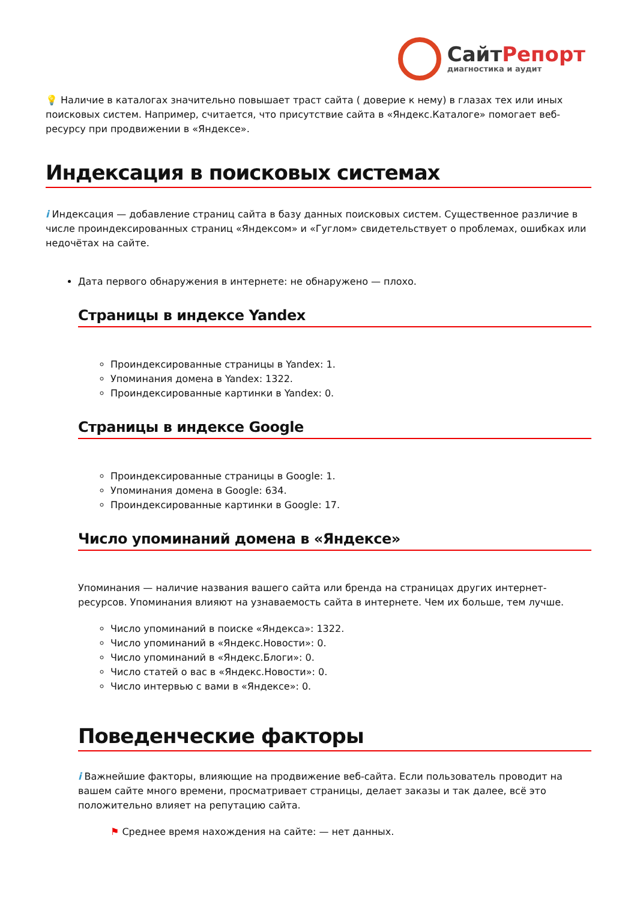СайтРепорт
диагностика и аудит
💡 Наличие в каталогах значительно повышает траст сайта ( доверие к нему) в глазах тех или иных поисковых систем. Например, считается, что присутствие сайта в «Яндекс.Каталоге» помогает веб-ресурсу при продвижении в «Яндексе».
Индексация в поисковых системах
i Индексация — добавление страниц сайта в базу данных поисковых систем. Существенное различие в числе проиндексированных страниц «Яндексом» и «Гуглом» свидетельствует о проблемах, ошибках или недочётах на сайте.
Дата первого обнаружения в интернете: не обнаружено — плохо.
Страницы в индексе Yandex
Проиндексированные страницы в Yandex: 1.
Упоминания домена в Yandex: 1322.
Проиндексированные картинки в Yandex: 0.
Страницы в индексе Google
Проиндексированные страницы в Google: 1.
Упоминания домена в Google: 634.
Проиндексированные картинки в Google: 17.
Число упоминаний домена в «Яндексе»
Упоминания — наличие названия вашего сайта или бренда на страницах других интернет-ресурсов. Упоминания влияют на узнаваемость сайта в интернете. Чем их больше, тем лучше.
Число упоминаний в поиске «Яндекса»: 1322.
Число упоминаний в «Яндекс.Новости»: 0.
Число упоминаний в «Яндекс.Блоги»: 0.
Число статей о вас в «Яндекс.Новости»: 0.
Число интервью с вами в «Яндексе»: 0.
Поведенческие факторы
i Важнейшие факторы, влияющие на продвижение веб-сайта. Если пользователь проводит на вашем сайте много времени, просматривает страницы, делает заказы и так далее, всё это положительно влияет на репутацию сайта.
⚑ Среднее время нахождения на сайте: — нет данных.